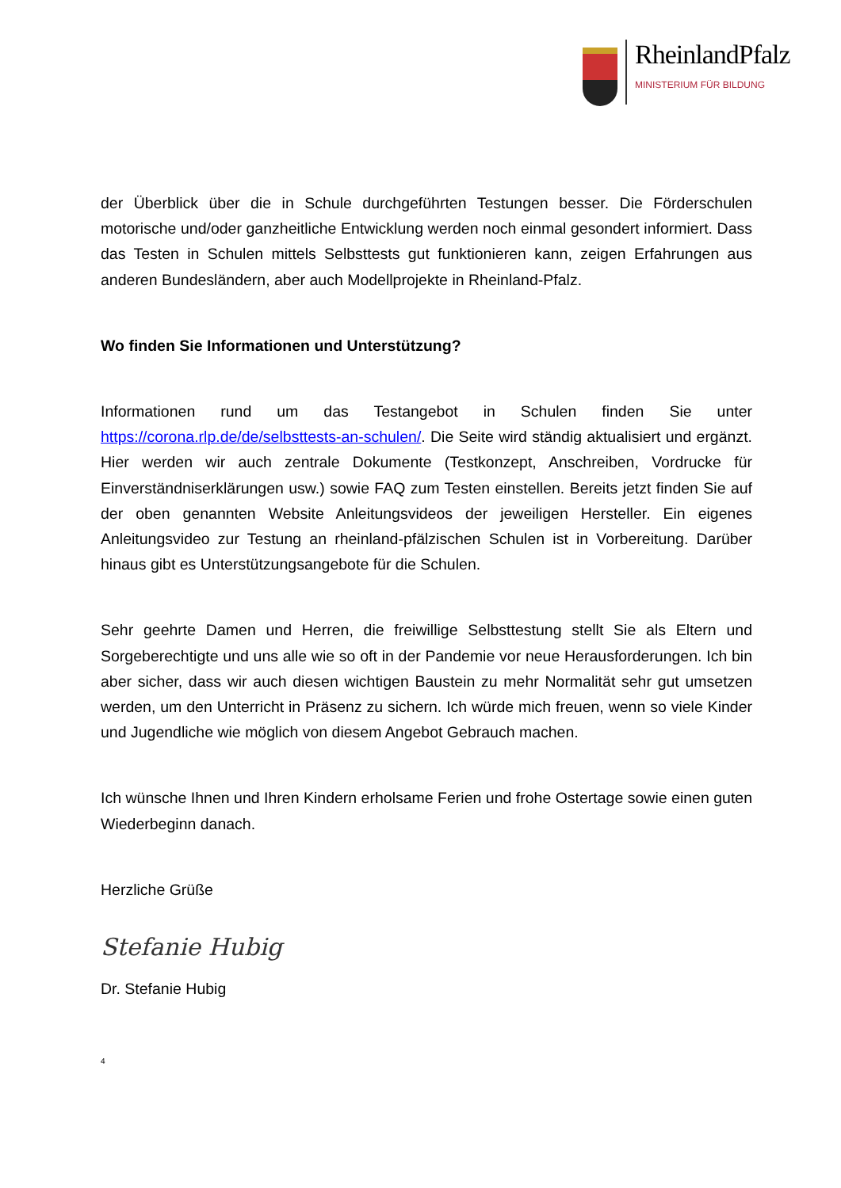RheinlandPfalz
MINISTERIUM FÜR BILDUNG
der Überblick über die in Schule durchgeführten Testungen besser. Die Förderschulen motorische und/oder ganzheitliche Entwicklung werden noch einmal gesondert informiert. Dass das Testen in Schulen mittels Selbsttests gut funktionieren kann, zeigen Erfahrungen aus anderen Bundesländern, aber auch Modellprojekte in Rheinland-Pfalz.
Wo finden Sie Informationen und Unterstützung?
Informationen rund um das Testangebot in Schulen finden Sie unter https://corona.rlp.de/de/selbsttests-an-schulen/. Die Seite wird ständig aktualisiert und ergänzt. Hier werden wir auch zentrale Dokumente (Testkonzept, Anschreiben, Vordrucke für Einverständniserklärungen usw.) sowie FAQ zum Testen einstellen. Bereits jetzt finden Sie auf der oben genannten Website Anleitungsvideos der jeweiligen Hersteller. Ein eigenes Anleitungsvideo zur Testung an rheinland-pfälzischen Schulen ist in Vorbereitung. Darüber hinaus gibt es Unterstützungsangebote für die Schulen.
Sehr geehrte Damen und Herren, die freiwillige Selbsttestung stellt Sie als Eltern und Sorgeberechtigte und uns alle wie so oft in der Pandemie vor neue Herausforderungen. Ich bin aber sicher, dass wir auch diesen wichtigen Baustein zu mehr Normalität sehr gut umsetzen werden, um den Unterricht in Präsenz zu sichern. Ich würde mich freuen, wenn so viele Kinder und Jugendliche wie möglich von diesem Angebot Gebrauch machen.
Ich wünsche Ihnen und Ihren Kindern erholsame Ferien und frohe Ostertage sowie einen guten Wiederbeginn danach.
Herzliche Grüße
Stefanie Hubig
Dr. Stefanie Hubig
4